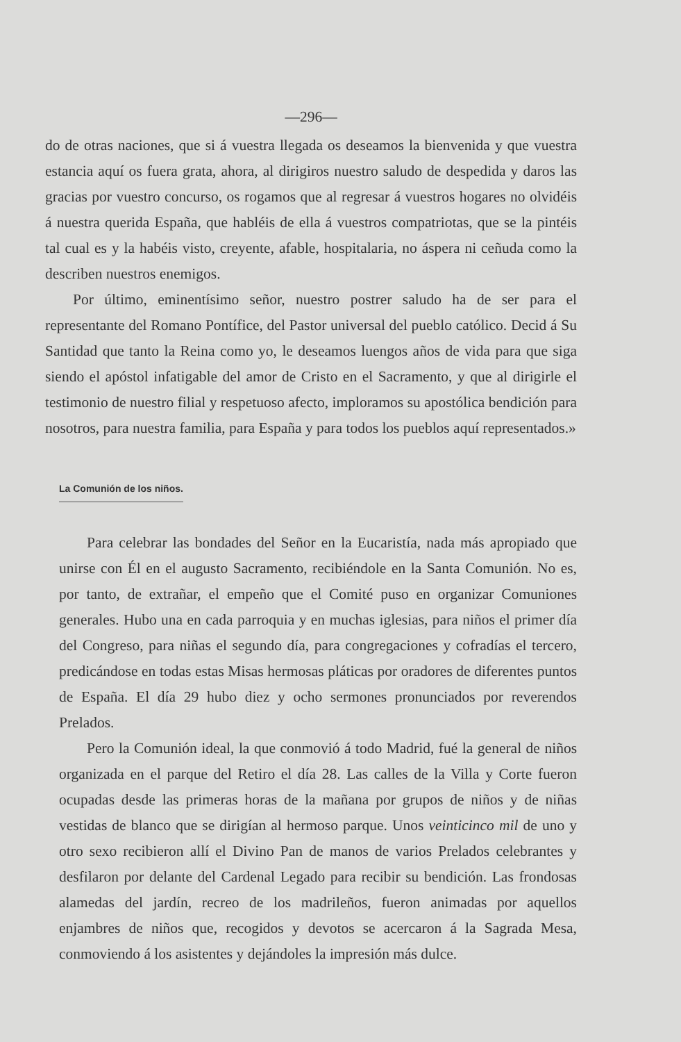—296—
do de otras naciones, que si á vuestra llegada os deseamos la bienvenida y que vuestra estancia aquí os fuera grata, ahora, al dirigiros nuestro saludo de despedida y daros las gracias por vuestro concurso, os rogamos que al regresar á vuestros hogares no olvidéis á nuestra querida España, que habléis de ella á vuestros compatriotas, que se la pintéis tal cual es y la habéis visto, creyente, afable, hospitalaria, no áspera ni ceñuda como la describen nuestros enemigos.
Por último, eminentísimo señor, nuestro postrer saludo ha de ser para el representante del Romano Pontífice, del Pastor universal del pueblo católico. Decid á Su Santidad que tanto la Reina como yo, le deseamos luengos años de vida para que siga siendo el apóstol infatigable del amor de Cristo en el Sacramento, y que al dirigirle el testimonio de nuestro filial y respetuoso afecto, imploramos su apostólica bendición para nosotros, para nuestra familia, para España y para todos los pueblos aquí representados.»
La Comunión de los niños.
Para celebrar las bondades del Señor en la Eucaristía, nada más apropiado que unirse con Él en el augusto Sacramento, recibiéndole en la Santa Comunión. No es, por tanto, de extrañar, el empeño que el Comité puso en organizar Comuniones generales. Hubo una en cada parroquia y en muchas iglesias, para niños el primer día del Congreso, para niñas el segundo día, para congregaciones y cofradías el tercero, predicándose en todas estas Misas hermosas pláticas por oradores de diferentes puntos de España. El día 29 hubo diez y ocho sermones pronunciados por reverendos Prelados.
Pero la Comunión ideal, la que conmovió á todo Madrid, fué la general de niños organizada en el parque del Retiro el día 28. Las calles de la Villa y Corte fueron ocupadas desde las primeras horas de la mañana por grupos de niños y de niñas vestidas de blanco que se dirigían al hermoso parque. Unos veinticinco mil de uno y otro sexo recibieron allí el Divino Pan de manos de varios Prelados celebrantes y desfilaron por delante del Cardenal Legado para recibir su bendición. Las frondosas alamedas del jardín, recreo de los madrileños, fueron animadas por aquellos enjambres de niños que, recogidos y devotos se acercaron á la Sagrada Mesa, conmoviendo á los asistentes y dejándoles la impresión más dulce.